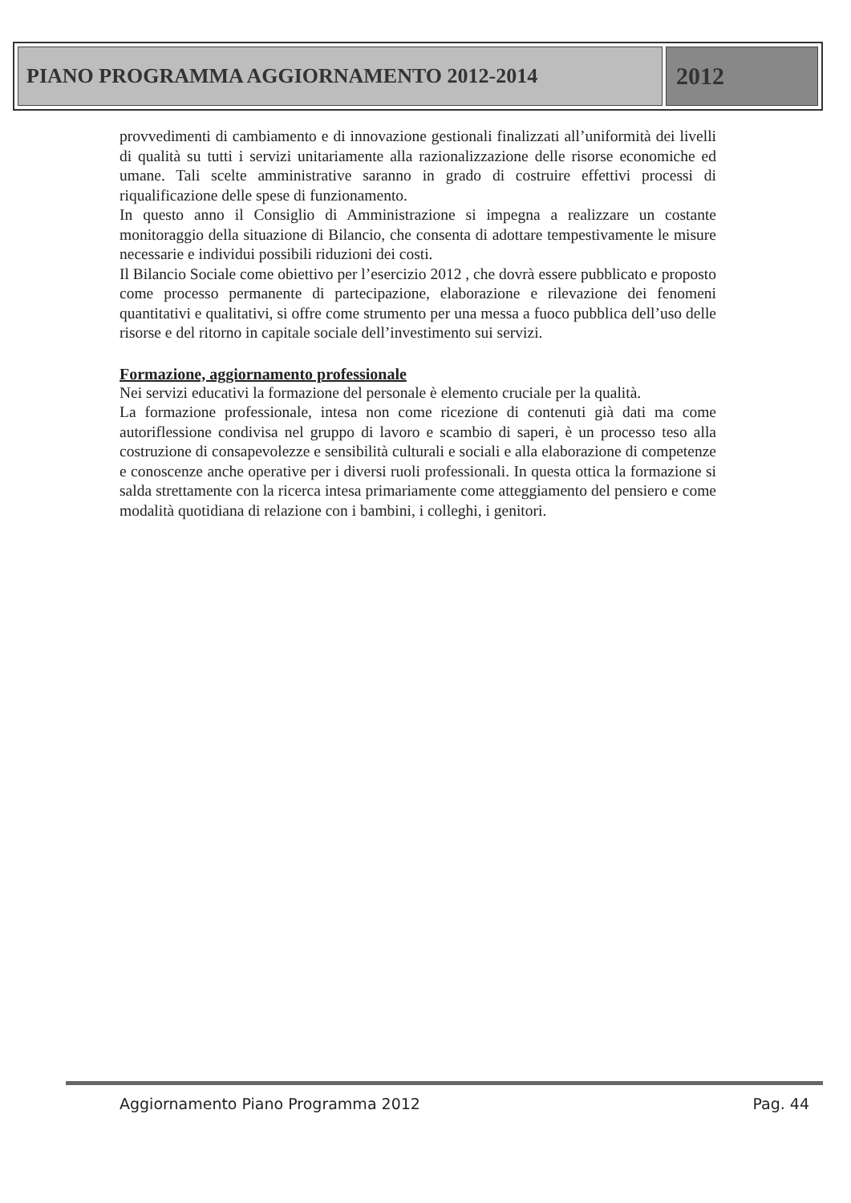PIANO PROGRAMMA AGGIORNAMENTO 2012-2014
2012
provvedimenti di cambiamento e di innovazione gestionali finalizzati all’uniformità dei livelli di qualità su tutti i servizi unitariamente alla razionalizzazione delle risorse economiche ed umane. Tali scelte amministrative saranno in grado di costruire effettivi processi di riqualificazione delle spese di funzionamento.
In questo anno il Consiglio di Amministrazione si impegna a realizzare un costante monitoraggio della situazione di Bilancio, che consenta di adottare tempestivamente le misure necessarie e individui possibili riduzioni dei costi.
Il Bilancio Sociale come obiettivo per l’esercizio 2012 , che dovrà essere pubblicato e proposto come processo permanente di partecipazione, elaborazione e rilevazione dei fenomeni quantitativi e qualitativi, si offre come strumento per una messa a fuoco pubblica dell’uso delle risorse e del ritorno in capitale sociale dell’investimento sui servizi.
Formazione, aggiornamento professionale
Nei servizi educativi la formazione del personale è elemento cruciale per la qualità.
La formazione professionale, intesa non come ricezione di contenuti già dati ma come autoriflessione condivisa nel gruppo di lavoro e scambio di saperi, è un processo teso alla costruzione di consapevolezze e sensibilità culturali e sociali e alla elaborazione di competenze e conoscenze anche operative per i diversi ruoli professionali. In questa ottica la formazione si salda strettamente con la ricerca intesa primariamente come atteggiamento del pensiero e come modalità quotidiana di relazione con i bambini, i colleghi, i genitori.
Aggiornamento Piano Programma 2012 Pag. 44